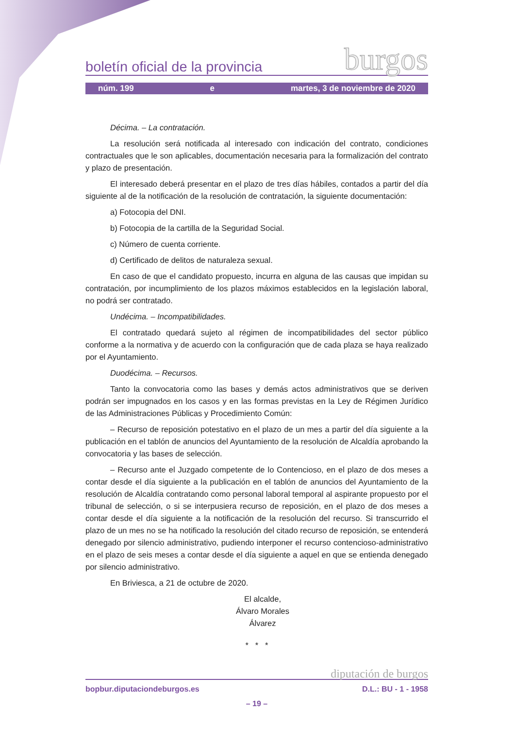boletín oficial de la provincia burgos
núm. 199 e martes, 3 de noviembre de 2020
Décima. – La contratación.
La resolución será notificada al interesado con indicación del contrato, condiciones contractuales que le son aplicables, documentación necesaria para la formalización del contrato y plazo de presentación.
El interesado deberá presentar en el plazo de tres días hábiles, contados a partir del día siguiente al de la notificación de la resolución de contratación, la siguiente documentación:
a) Fotocopia del DNI.
b) Fotocopia de la cartilla de la Seguridad Social.
c) Número de cuenta corriente.
d) Certificado de delitos de naturaleza sexual.
En caso de que el candidato propuesto, incurra en alguna de las causas que impidan su contratación, por incumplimiento de los plazos máximos establecidos en la legislación laboral, no podrá ser contratado.
Undécima. – Incompatibilidades.
El contratado quedará sujeto al régimen de incompatibilidades del sector público conforme a la normativa y de acuerdo con la configuración que de cada plaza se haya realizado por el Ayuntamiento.
Duodécima. – Recursos.
Tanto la convocatoria como las bases y demás actos administrativos que se deriven podrán ser impugnados en los casos y en las formas previstas en la Ley de Régimen Jurídico de las Administraciones Públicas y Procedimiento Común:
– Recurso de reposición potestativo en el plazo de un mes a partir del día siguiente a la publicación en el tablón de anuncios del Ayuntamiento de la resolución de Alcaldía aprobando la convocatoria y las bases de selección.
– Recurso ante el Juzgado competente de lo Contencioso, en el plazo de dos meses a contar desde el día siguiente a la publicación en el tablón de anuncios del Ayuntamiento de la resolución de Alcaldía contratando como personal laboral temporal al aspirante propuesto por el tribunal de selección, o si se interpusiera recurso de reposición, en el plazo de dos meses a contar desde el día siguiente a la notificación de la resolución del recurso. Si transcurrido el plazo de un mes no se ha notificado la resolución del citado recurso de reposición, se entenderá denegado por silencio administrativo, pudiendo interponer el recurso contencioso-administrativo en el plazo de seis meses a contar desde el día siguiente a aquel en que se entienda denegado por silencio administrativo.
En Briviesca, a 21 de octubre de 2020.
El alcalde,
Álvaro Morales Álvarez
* * *
diputación de burgos
bopbur.diputaciondeburgos.es D.L.: BU - 1 - 1958
– 19 –